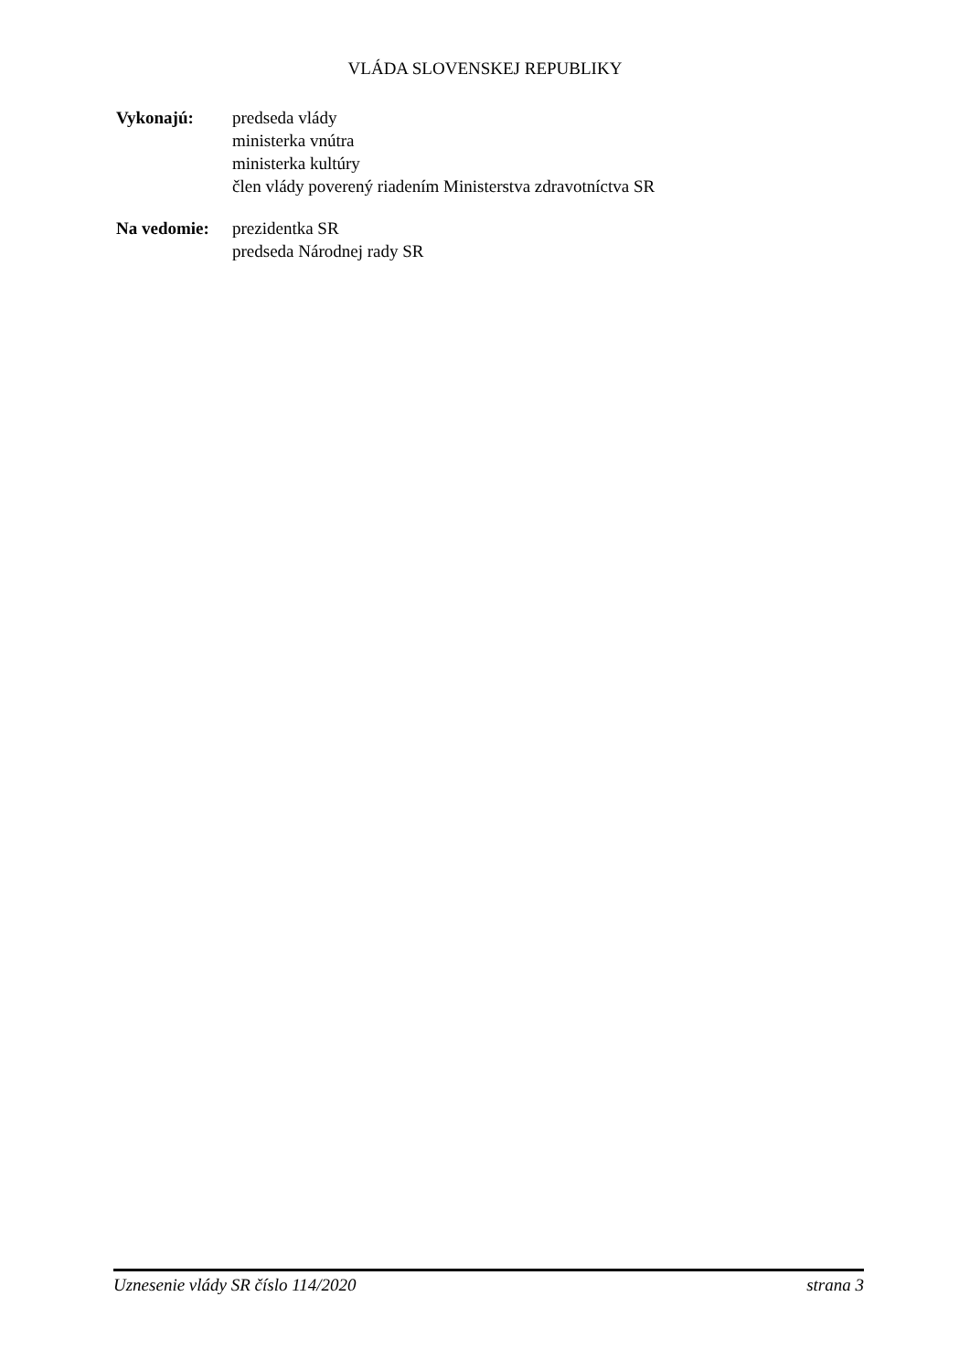VLÁDA SLOVENSKEJ REPUBLIKY
Vykonajú: predseda vlády
ministerka vnútra
ministerka kultúry
člen vlády poverený riadením Ministerstva zdravotníctva SR
Na vedomie: prezidentka SR
predseda Národnej rady SR
Uznesenie vlády SR číslo 114/2020 strana 3